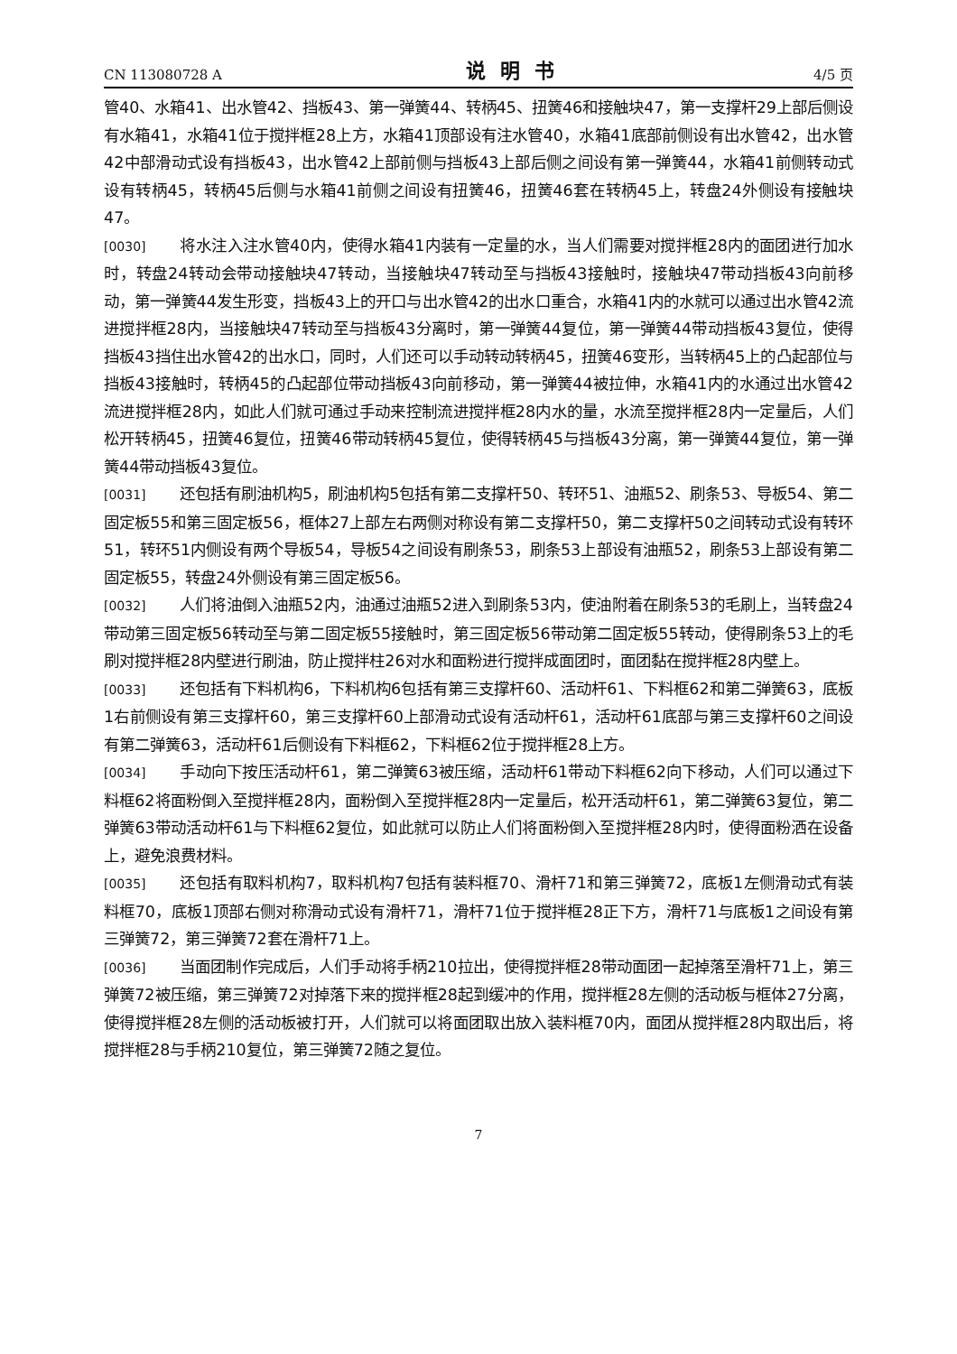CN 113080728 A 说明书 4/5 页
管40、水箱41、出水管42、挡板43、第一弹簧44、转柄45、扭簧46和接触块47，第一支撑杆29上部后侧设有水箱41，水箱41位于搅拌框28上方，水箱41顶部设有注水管40，水箱41底部前侧设有出水管42，出水管42中部滑动式设有挡板43，出水管42上部前侧与挡板43上部后侧之间设有第一弹簧44，水箱41前侧转动式设有转柄45，转柄45后侧与水箱41前侧之间设有扭簧46，扭簧46套在转柄45上，转盘24外侧设有接触块47。
[0030] 将水注入注水管40内，使得水箱41内装有一定量的水，当人们需要对搅拌框28内的面团进行加水时，转盘24转动会带动接触块47转动，当接触块47转动至与挡板43接触时，接触块47带动挡板43向前移动，第一弹簧44发生形变，挡板43上的开口与出水管42的出水口重合，水箱41内的水就可以通过出水管42流进搅拌框28内，当接触块47转动至与挡板43分离时，第一弹簧44复位，第一弹簧44带动挡板43复位，使得挡板43挡住出水管42的出水口，同时，人们还可以手动转动转柄45，扭簧46变形，当转柄45上的凸起部位与挡板43接触时，转柄45的凸起部位带动挡板43向前移动，第一弹簧44被拉伸，水箱41内的水通过出水管42流进搅拌框28内，如此人们就可通过手动来控制流进搅拌框28内水的量，水流至搅拌框28内一定量后，人们松开转柄45，扭簧46复位，扭簧46带动转柄45复位，使得转柄45与挡板43分离，第一弹簧44复位，第一弹簧44带动挡板43复位。
[0031] 还包括有刷油机构5，刷油机构5包括有第二支撑杆50、转环51、油瓶52、刷条53、导板54、第二固定板55和第三固定板56，框体27上部左右两侧对称设有第二支撑杆50，第二支撑杆50之间转动式设有转环51，转环51内侧设有两个导板54，导板54之间设有刷条53，刷条53上部设有油瓶52，刷条53上部设有第二固定板55，转盘24外侧设有第三固定板56。
[0032] 人们将油倒入油瓶52内，油通过油瓶52进入到刷条53内，使油附着在刷条53的毛刷上，当转盘24带动第三固定板56转动至与第二固定板55接触时，第三固定板56带动第二固定板55转动，使得刷条53上的毛刷对搅拌框28内壁进行刷油，防止搅拌柱26对水和面粉进行搅拌成面团时，面团黏在搅拌框28内壁上。
[0033] 还包括有下料机构6，下料机构6包括有第三支撑杆60、活动杆61、下料框62和第二弹簧63，底板1右前侧设有第三支撑杆60，第三支撑杆60上部滑动式设有活动杆61，活动杆61底部与第三支撑杆60之间设有第二弹簧63，活动杆61后侧设有下料框62，下料框62位于搅拌框28上方。
[0034] 手动向下按压活动杆61，第二弹簧63被压缩，活动杆61带动下料框62向下移动，人们可以通过下料框62将面粉倒入至搅拌框28内，面粉倒入至搅拌框28内一定量后，松开活动杆61，第二弹簧63复位，第二弹簧63带动活动杆61与下料框62复位，如此就可以防止人们将面粉倒入至搅拌框28内时，使得面粉洒在设备上，避免浪费材料。
[0035] 还包括有取料机构7，取料机构7包括有装料框70、滑杆71和第三弹簧72，底板1左侧滑动式有装料框70，底板1顶部右侧对称滑动式设有滑杆71，滑杆71位于搅拌框28正下方，滑杆71与底板1之间设有第三弹簧72，第三弹簧72套在滑杆71上。
[0036] 当面团制作完成后，人们手动将手柄210拉出，使得搅拌框28带动面团一起掉落至滑杆71上，第三弹簧72被压缩，第三弹簧72对掉落下来的搅拌框28起到缓冲的作用，搅拌框28左侧的活动板与框体27分离，使得搅拌框28左侧的活动板被打开，人们就可以将面团取出放入装料框70内，面团从搅拌框28内取出后，将搅拌框28与手柄210复位，第三弹簧72随之复位。
7